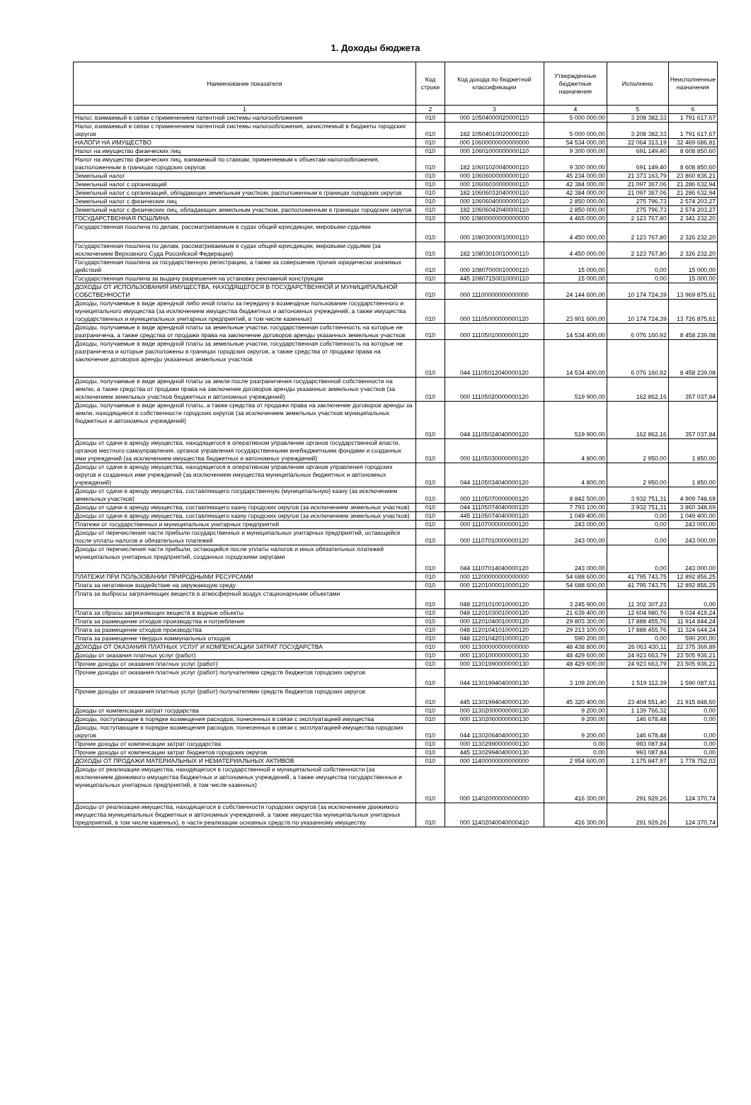1. Доходы бюджета
| Наименование показателя | Код строки | Код дохода по бюджетной классификации | Утвержденные бюджетные назначения | Исполнено | Неисполненные назначения |
| --- | --- | --- | --- | --- | --- |
| 1 | 2 | 3 | 4 | 5 | 6 |
| Налог, взимаемый в связи с применением патентной системы налогообложения | 010 | 000 10504000020000110 | 5 000 000,00 | 3 208 382,33 | 1 791 617,67 |
| Налог, взимаемый в связи с применением патентной системы налогообложения, зачисляемый в бюджеты городских округов | 010 | 182 10504010020000110 | 5 000 000,00 | 3 208 382,33 | 1 791 617,67 |
| НАЛОГИ НА ИМУЩЕСТВО | 010 | 000 10600000000000000 | 54 534 000,00 | 22 064 313,19 | 32 469 686,81 |
| Налог на имущество физических лиц | 010 | 000 10601000000000110 | 9 300 000,00 | 691 149,40 | 8 608 850,60 |
| Налог на имущество физических лиц, взимаемый по ставкам, применяемым к объектам налогообложения, расположенным в границах городских округов | 010 | 182 10601020040000110 | 9 300 000,00 | 691 149,40 | 8 608 850,60 |
| Земельный налог | 010 | 000 10606000000000110 | 45 234 000,00 | 21 373 163,79 | 23 860 836,21 |
| Земельный налог с организаций | 010 | 000 10606030000000110 | 42 384 000,00 | 21 097 367,06 | 21 286 632,94 |
| Земельный налог с организаций, обладающих земельным участком, расположенным в границах городских округов | 010 | 182 10606032040000110 | 42 384 000,00 | 21 097 367,06 | 21 286 632,94 |
| Земельный налог с физических лиц | 010 | 000 10606040000000110 | 2 850 000,00 | 275 796,73 | 2 574 203,27 |
| Земельный налог с физических лиц, обладающих земельным участком, расположенным в границах городских округов | 010 | 182 10606042040000110 | 2 850 000,00 | 275 796,73 | 2 574 203,27 |
| ГОСУДАРСТВЕННАЯ ПОШЛИНА | 010 | 000 10800000000000000 | 4 465 000,00 | 2 123 767,80 | 2 341 232,20 |
| Государственная пошлина по делам, рассматриваемым в судах общей юрисдикции, мировыми судьями | 010 | 000 10803000010000110 | 4 450 000,00 | 2 123 767,80 | 2 326 232,20 |
| Государственная пошлина по делам, рассматриваемым в судах общей юрисдикции, мировыми судьями (за исключением Верховного Суда Российской Федерации) | 010 | 182 10803010010000110 | 4 450 000,00 | 2 123 767,80 | 2 326 232,20 |
| Государственная пошлина за государственную регистрацию, а также за совершение прочих юридически значимых действий | 010 | 000 10807000010000110 | 15 000,00 | 0,00 | 15 000,00 |
| Государственная пошлина за выдачу разрешения на установку рекламной конструкции | 010 | 445 10807150010000110 | 15 000,00 | 0,00 | 15 000,00 |
| ДОХОДЫ ОТ ИСПОЛЬЗОВАНИЯ ИМУЩЕСТВА, НАХОДЯЩЕГОСЯ В ГОСУДАРСТВЕННОЙ И МУНИЦИПАЛЬНОЙ СОБСТВЕННОСТИ | 010 | 000 11100000000000000 | 24 144 600,00 | 10 174 724,39 | 13 969 875,61 |
| Доходы, получаемые в виде арендной либо иной платы за передачу в возмездное пользование государственного и муниципального имущества (за исключением имущества бюджетных и автономных учреждений, а также имущества государственных и муниципальных унитарных предприятий, в том числе казенных) | 010 | 000 11105000000000120 | 23 901 600,00 | 10 174 724,39 | 13 726 875,61 |
| Доходы, получаемые в виде арендной платы за земельные участки, государственная собственность на которые не разграничена, а также средства от продажи права на заключение договоров аренды указанных земельных участков | 010 | 000 11105010000000120 | 14 534 400,00 | 6 076 160,92 | 8 458 239,08 |
| Доходы, получаемые в виде арендной платы за земельные участки, государственная собственность на которые не разграничена и которые расположены в границах городских округов, а также средства от продажи права на заключение договоров аренды указанных земельных участков | 010 | 044 11105012040000120 | 14 534 400,00 | 6 076 160,92 | 8 458 239,08 |
| Доходы, получаемые в виде арендной платы за земли после разграничения государственной собственности на землю, а также средства от продажи права на заключение договоров аренды указанных земельных участков (за исключением земельных участков бюджетных и автономных учреждений) | 010 | 000 11105020000000120 | 519 900,00 | 162 862,16 | 357 037,84 |
| Доходы, получаемые в виде арендной платы, а также средства от продажи права на заключение договоров аренды за земли, находящиеся в собственности городских округов (за исключением земельных участков муниципальных бюджетных и автономных учреждений) | 010 | 044 11105024040000120 | 519 900,00 | 162 862,16 | 357 037,84 |
| Доходы от сдачи в аренду имущества, находящегося в оперативном управлении органов государственной власти, органов местного самоуправления, органов управления государственными внебюджетными фондами и созданных ими учреждений (за исключением имущества бюджетных и автономных учреждений) | 010 | 000 11105030000000120 | 4 800,00 | 2 950,00 | 1 850,00 |
| Доходы от сдачи в аренду имущества, находящегося в оперативном управлении органов управления городских округов и созданных ими учреждений (за исключением имущества муниципальных бюджетных и автономных учреждений) | 010 | 044 11105034040000120 | 4 800,00 | 2 950,00 | 1 850,00 |
| Доходы от сдачи в аренду имущества, составляющего государственную (муниципальную) казну (за исключением земельных участков) | 010 | 000 11105070000000120 | 8 842 500,00 | 3 932 751,31 | 4 909 748,69 |
| Доходы от сдачи в аренду имущества, составляющего казну городских округов (за исключением земельных участков) | 010 | 044 11105074040000120 | 7 793 100,00 | 3 932 751,31 | 3 860 348,69 |
| Доходы от сдачи в аренду имущества, составляющего казну городских округов (за исключением земельных участков) | 010 | 445 11105074040000120 | 1 049 400,00 | 0,00 | 1 049 400,00 |
| Платежи от государственных и муниципальных унитарных предприятий | 010 | 000 11107000000000120 | 243 000,00 | 0,00 | 243 000,00 |
| Доходы от перечисления части прибыли государственных и муниципальных унитарных предприятий, остающейся после уплаты налогов и обязательных платежей | 010 | 000 11107010000000120 | 243 000,00 | 0,00 | 243 000,00 |
| Доходы от перечисления части прибыли, остающейся после уплаты налогов и иных обязательных платежей муниципальных унитарных предприятий, созданных городскими округами | 010 | 044 11107014040000120 | 243 000,00 | 0,00 | 243 000,00 |
| ПЛАТЕЖИ ПРИ ПОЛЬЗОВАНИИ ПРИРОДНЫМИ РЕСУРСАМИ | 010 | 000 11200000000000000 | 54 688 600,00 | 41 795 743,75 | 12 892 856,25 |
| Плата за негативное воздействие на окружающую среду | 010 | 000 11201000010000120 | 54 688 600,00 | 41 795 743,75 | 12 892 856,25 |
| Плата за выбросы загрязняющих веществ в атмосферный воздух стационарными объектами | 010 | 048 11201010010000120 | 3 245 900,00 | 11 302 307,23 | 0,00 |
| Плата за сбросы загрязняющих веществ в водные объекты | 010 | 048 11201030010000120 | 21 639 400,00 | 12 604 980,76 | 9 034 419,24 |
| Плата за размещение отходов производства и потребления | 010 | 000 11201040010000120 | 29 803 300,00 | 17 888 455,76 | 11 914 844,24 |
| Плата за размещение отходов производства | 010 | 048 11201041010000120 | 29 213 100,00 | 17 888 455,76 | 11 324 644,24 |
| Плата за размещение твердых коммунальных отходов | 010 | 048 11201042010000120 | 590 200,00 | 0,00 | 590 200,00 |
| ДОХОДЫ ОТ ОКАЗАНИЯ ПЛАТНЫХ УСЛУГ И КОМПЕНСАЦИИ ЗАТРАТ ГОСУДАРСТВА | 010 | 000 11300000000000000 | 48 438 800,00 | 26 063 430,11 | 22 375 369,89 |
| Доходы от оказания платных услуг (работ) | 010 | 000 11301000000000130 | 48 429 600,00 | 24 923 663,79 | 23 505 936,21 |
| Прочие доходы от оказания платных услуг (работ) | 010 | 000 11301990000000130 | 48 429 600,00 | 24 923 663,79 | 23 505 936,21 |
| Прочие доходы от оказания платных услуг (работ) получателями средств бюджетов городских округов | 010 | 044 11301994040000130 | 3 109 200,00 | 1 519 112,39 | 1 590 087,61 |
| Прочие доходы от оказания платных услуг (работ) получателями средств бюджетов городских округов | 010 | 445 11301994040000130 | 45 320 400,00 | 23 404 551,40 | 21 915 848,60 |
| Доходы от компенсации затрат государства | 010 | 000 11302000000000130 | 9 200,00 | 1 139 766,32 | 0,00 |
| Доходы, поступающие в порядке возмещения расходов, понесенных в связи с эксплуатацией имущества | 010 | 000 11302060000000130 | 9 200,00 | 146 678,48 | 0,00 |
| Доходы, поступающие в порядке возмещения расходов, понесенных в связи с эксплуатацией имущества городских округов | 010 | 044 11302064040000130 | 9 200,00 | 146 678,48 | 0,00 |
| Прочие доходы от компенсации затрат государства | 010 | 000 11302990000000130 | 0,00 | 993 087,84 | 0,00 |
| Прочие доходы от компенсации затрат бюджетов городских округов | 010 | 445 11302994040000130 | 0,00 | 993 087,84 | 0,00 |
| ДОХОДЫ ОТ ПРОДАЖИ МАТЕРИАЛЬНЫХ И НЕМАТЕРИАЛЬНЫХ АКТИВОВ | 010 | 000 11400000000000000 | 2 954 600,00 | 1 175 847,97 | 1 778 752,03 |
| Доходы от реализации имущества, находящегося в государственной и муниципальной собственности (за исключением движимого имущества бюджетных и автономных учреждений, а также имущества государственных и муниципальных унитарных предприятий, в том числе казенных) | 010 | 000 11402000000000000 | 416 300,00 | 291 929,26 | 124 370,74 |
| Доходы от реализации имущества, находящегося в собственности городских округов (за исключением движимого имущества муниципальных бюджетных и автономных учреждений, а также имущества муниципальных унитарных предприятий, в том числе казенных), в части реализации основных средств по указанному имуществу | 010 | 000 11402040040000410 | 416 300,00 | 291 929,26 | 124 370,74 |